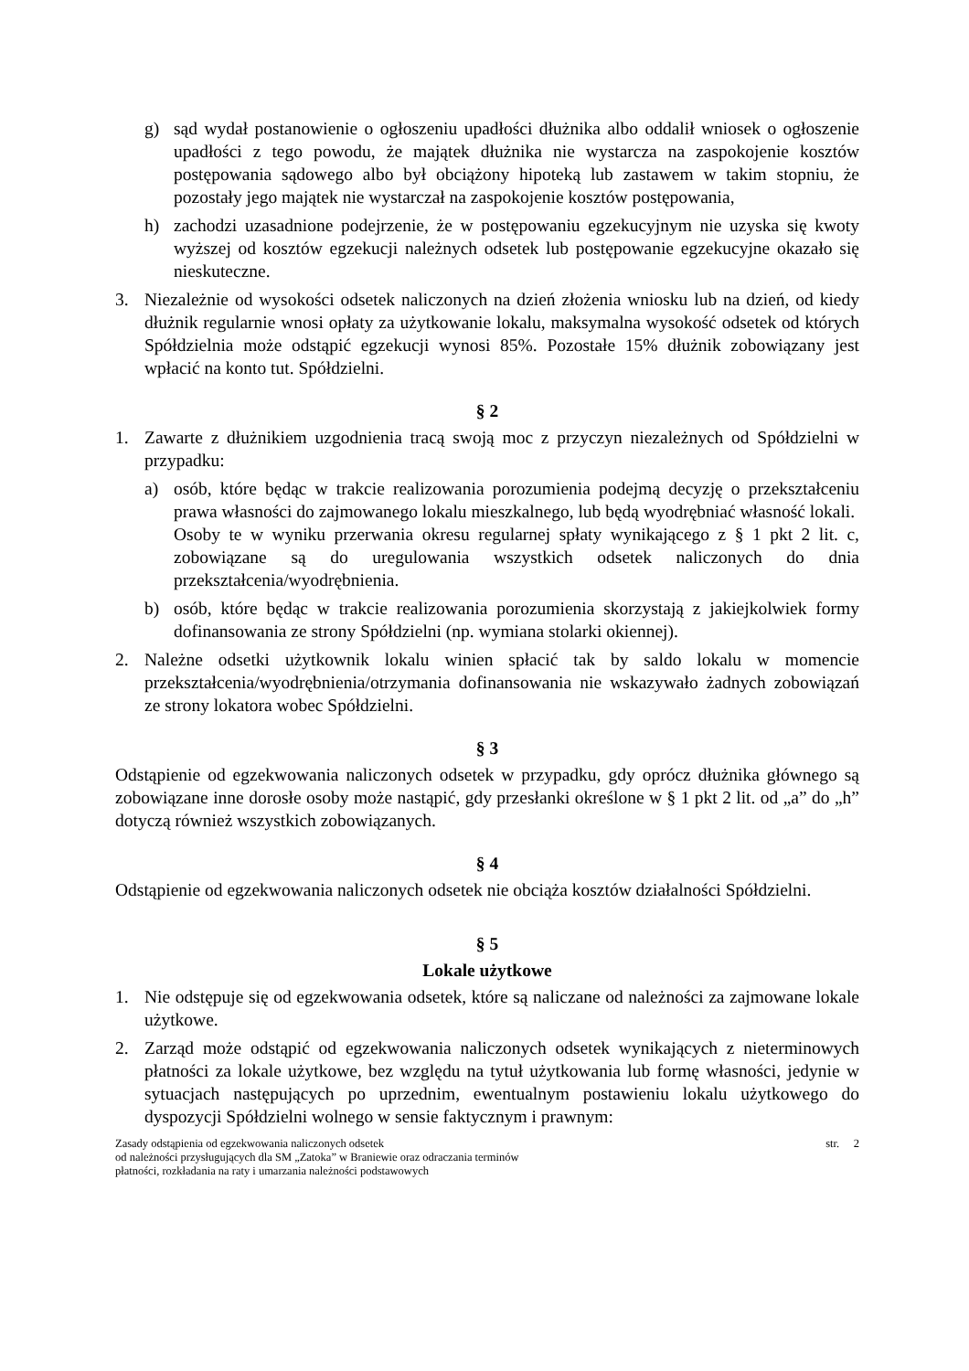g) sąd wydał postanowienie o ogłoszeniu upadłości dłużnika albo oddalił wniosek o ogłoszenie upadłości z tego powodu, że majątek dłużnika nie wystarcza na zaspokojenie kosztów postępowania sądowego albo był obciążony hipoteką lub zastawem w takim stopniu, że pozostały jego majątek nie wystarczał na zaspokojenie kosztów postępowania,
h) zachodzi uzasadnione podejrzenie, że w postępowaniu egzekucyjnym nie uzyska się kwoty wyższej od kosztów egzekucji należnych odsetek lub postępowanie egzekucyjne okazało się nieskuteczne.
3. Niezależnie od wysokości odsetek naliczonych na dzień złożenia wniosku lub na dzień, od kiedy dłużnik regularnie wnosi opłaty za użytkowanie lokalu, maksymalna wysokość odsetek od których Spółdzielnia może odstąpić egzekucji wynosi 85%. Pozostałe 15% dłużnik zobowiązany jest wpłacić na konto tut. Spółdzielni.
§ 2
1. Zawarte z dłużnikiem uzgodnienia tracą swoją moc z przyczyn niezależnych od Spółdzielni w przypadku:
a) osób, które będąc w trakcie realizowania porozumienia podejmą decyzję o przekształceniu prawa własności do zajmowanego lokalu mieszkalnego, lub będą wyodrębniać własność lokali.
Osoby te w wyniku przerwania okresu regularnej spłaty wynikającego z § 1 pkt 2 lit. c, zobowiązane są do uregulowania wszystkich odsetek naliczonych do dnia przekształcenia/wyodrębnienia.
b) osób, które będąc w trakcie realizowania porozumienia skorzystają z jakiejkolwiek formy dofinansowania ze strony Spółdzielni (np. wymiana stolarki okiennej).
2. Należne odsetki użytkownik lokalu winien spłacić tak by saldo lokalu w momencie przekształcenia/wyodrębnienia/otrzymania dofinansowania nie wskazywało żadnych zobowiązań ze strony lokatora wobec Spółdzielni.
§ 3
Odstąpienie od egzekwowania naliczonych odsetek w przypadku, gdy oprócz dłużnika głównego są zobowiązane inne dorosłe osoby może nastąpić, gdy przesłanki określone w § 1 pkt 2 lit. od „a” do „h” dotyczą również wszystkich zobowiązanych.
§ 4
Odstąpienie od egzekwowania naliczonych odsetek nie obciąża kosztów działalności Spółdzielni.
§ 5
Lokale użytkowe
1. Nie odstępuje się od egzekwowania odsetek, które są naliczane od należności za zajmowane lokale użytkowe.
2. Zarząd może odstąpić od egzekwowania naliczonych odsetek wynikających z nieterminowych płatności za lokale użytkowe, bez względu na tytuł użytkowania lub formę własności, jedynie w sytuacjach następujących po uprzednim, ewentualnym postawieniu lokalu użytkowego do dyspozycji Spółdzielni wolnego w sensie faktycznym i prawnym:
Zasady odstąpienia od egzekwowania naliczonych odsetek
od należności przysługujących dla SM „Zatoka” w Braniewie oraz odraczania terminów
płatności, rozkładania na raty i umarzania należności podstawowych
str. 2